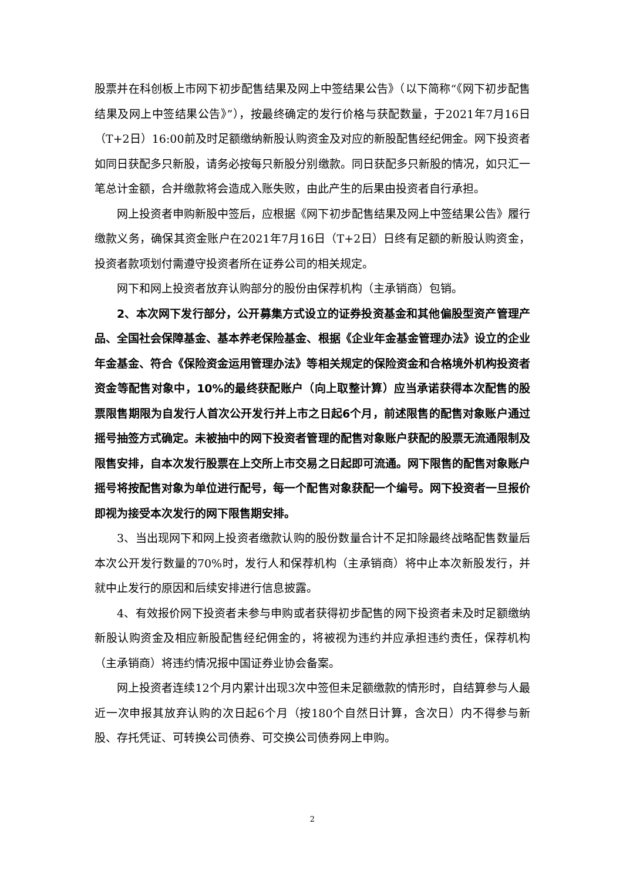股票并在科创板上市网下初步配售结果及网上中签结果公告》（以下简称“《网下初步配售结果及网上中签结果公告》”），按最终确定的发行价格与获配数量，于2021年7月16日（T+2日）16:00前及时足额缴纳新股认购资金及对应的新股配售经纪佣金。网下投资者如同日获配多只新股，请务必按每只新股分别缴款。同日获配多只新股的情况，如只汇一笔总计金额，合并缴款将会造成入账失败，由此产生的后果由投资者自行承担。
网上投资者申购新股中签后，应根据《网下初步配售结果及网上中签结果公告》履行缴款义务，确保其资金账户在2021年7月16日（T+2日）日终有足额的新股认购资金，投资者款项划付需遵守投资者所在证券公司的相关规定。
网下和网上投资者放弃认购部分的股份由保荐机构（主承销商）包销。
2、本次网下发行部分，公开募集方式设立的证券投资基金和其他偏股型资产管理产品、全国社会保障基金、基本养老保险基金、根据《企业年金基金管理办法》设立的企业年金基金、符合《保险资金运用管理办法》等相关规定的保险资金和合格境外机构投资者资金等配售对象中，10%的最终获配账户（向上取整计算）应当承诺获得本次配售的股票限售期限为自发行人首次公开发行并上市之日起6个月，前述限售的配售对象账户通过摇号抽签方式确定。未被抽中的网下投资者管理的配售对象账户获配的股票无流通限制及限售安排，自本次发行股票在上交所上市交易之日起即可流通。网下限售的配售对象账户摇号将按配售对象为单位进行配号，每一个配售对象获配一个编号。网下投资者一旦报价即视为接受本次发行的网下限售期安排。
3、当出现网下和网上投资者缴款认购的股份数量合计不足扣除最终战略配售数量后本次公开发行数量的70%时，发行人和保荐机构（主承销商）将中止本次新股发行，并就中止发行的原因和后续安排进行信息披露。
4、有效报价网下投资者未参与申购或者获得初步配售的网下投资者未及时足额缴纳新股认购资金及相应新股配售经纪佣金的，将被视为违约并应承担违约责任，保荐机构（主承销商）将违约情况报中国证券业协会备案。
网上投资者连续12个月内累计出现3次中签但未足额缴款的情形时，自结算参与人最近一次申报其放弃认购的次日起6个月（按180个自然日计算，含次日）内不得参与新股、存托凭证、可转换公司债券、可交换公司债券网上申购。
2